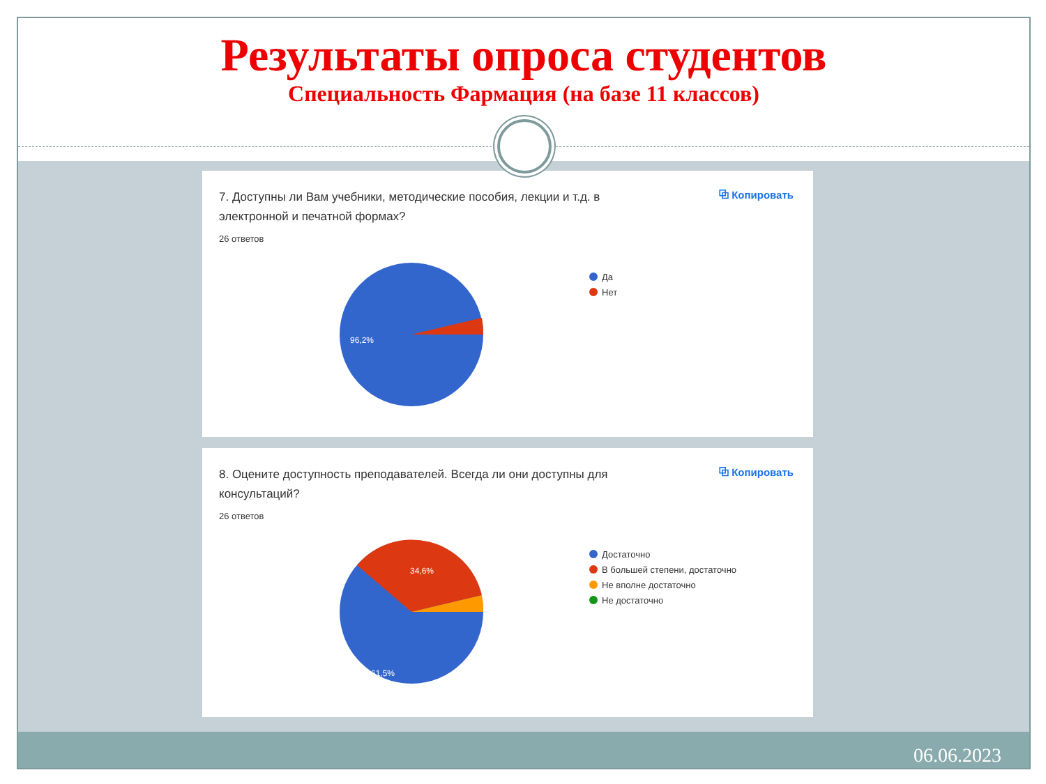Результаты опроса студентов
Специальность Фармация (на базе 11 классов)
7. Доступны ли Вам учебники, методические пособия, лекции и т.д. в электронной и печатной формах?
⧉ Копировать
26 ответов
96,2%
Да
Нет
8. Оцените доступность преподавателей. Всегда ли они доступны для консультаций?
⧉ Копировать
26 ответов
34,6%
61,5%
Достаточно
В большей степени, достаточно
Не вполне достаточно
Не достаточно
06.06.2023